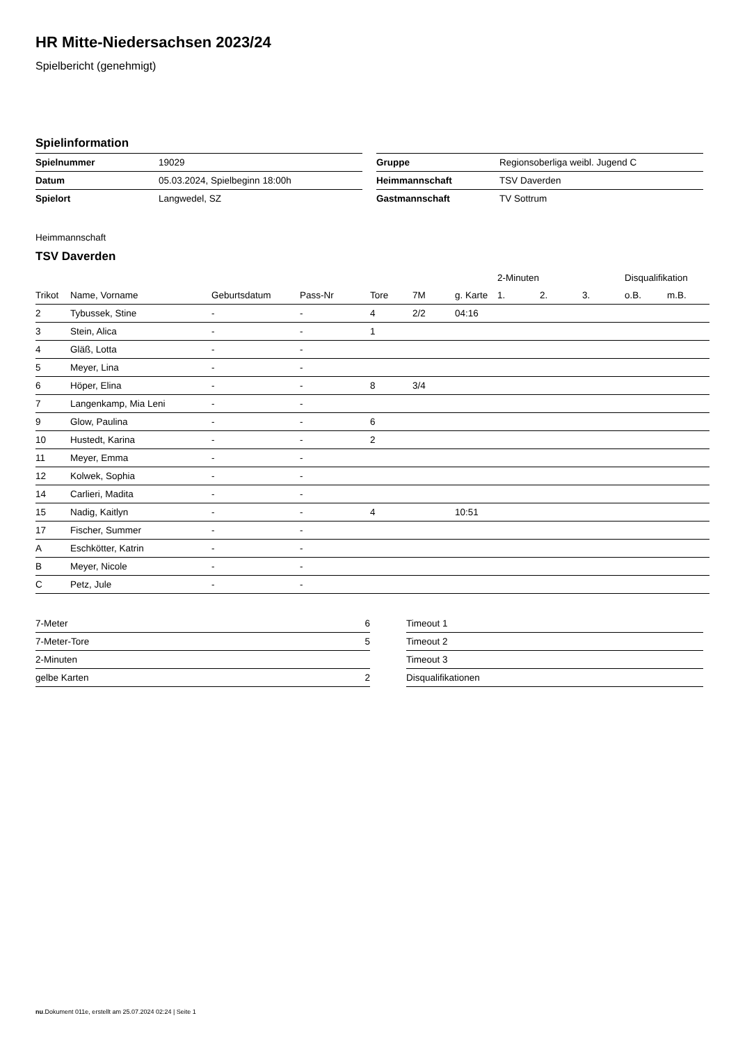HR Mitte-Niedersachsen 2023/24
Spielbericht (genehmigt)
Spielinformation
| Spielnummer | 19029 |
| Datum | 05.03.2024, Spielbeginn 18:00h |
| Spielort | Langwedel, SZ |
| Gruppe | Regionsoberliga weibl. Jugend C |
| Heimmannschaft | TSV Daverden |
| Gastmannschaft | TV Sottrum |
Heimmannschaft
TSV Daverden
| | | | | | | | 2-Minuten | | | Disqualifikation | |
| --- | --- | --- | --- | --- | --- | --- | --- | --- | --- | --- | --- |
| Trikot | Name, Vorname | Geburtsdatum | Pass-Nr | Tore | 7M | g. Karte | 1. | 2. | 3. | o.B. | m.B. |
| 2 | Tybussek, Stine | - | - | 4 | 2/2 | 04:16 | | | | | |
| 3 | Stein, Alica | - | - | 1 | | | | | | | |
| 4 | Gläß, Lotta | - | - | | | | | | | | |
| 5 | Meyer, Lina | - | - | | | | | | | | |
| 6 | Höper, Elina | - | - | 8 | 3/4 | | | | | | |
| 7 | Langenkamp, Mia Leni | - | - | | | | | | | | |
| 9 | Glow, Paulina | - | - | 6 | | | | | | | |
| 10 | Hustedt, Karina | - | - | 2 | | | | | | | |
| 11 | Meyer, Emma | - | - | | | | | | | | |
| 12 | Kolwek, Sophia | - | - | | | | | | | | |
| 14 | Carlieri, Madita | - | - | | | | | | | | |
| 15 | Nadig, Kaitlyn | - | - | 4 | | 10:51 | | | | | |
| 17 | Fischer, Summer | - | - | | | | | | | | |
| A | Eschkötter, Katrin | - | - | | | | | | | | |
| B | Meyer, Nicole | - | - | | | | | | | | |
| C | Petz, Jule | - | - | | | | | | | | |
| 7-Meter | 6 |
| 7-Meter-Tore | 5 |
| 2-Minuten | |
| gelbe Karten | 2 |
| Timeout 1 |
| Timeout 2 |
| Timeout 3 |
| Disqualifikationen |
nu.Dokument 011e, erstellt am 25.07.2024 02:24 | Seite 1